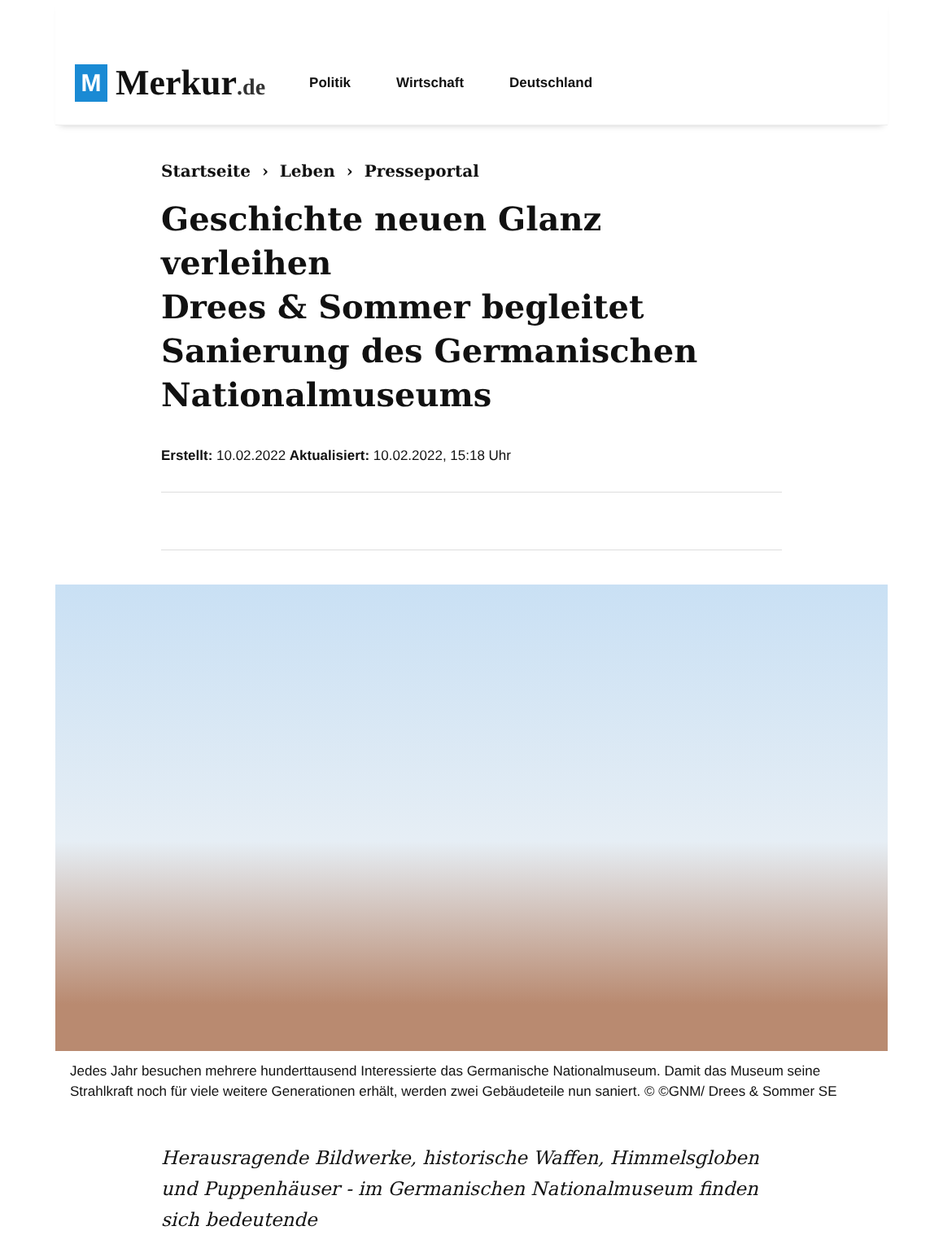M
Merkur.de
Politik Wirtschaft Deutschland
Startseite › Leben › Presseportal
Geschichte neuen Glanz verleihen
Drees & Sommer begleitet Sanierung des Germanischen Nationalmuseums
Erstellt: 10.02.2022 Aktualisiert: 10.02.2022, 15:18 Uhr
Jedes Jahr besuchen mehrere hunderttausend Interessierte das Germanische Nationalmuseum. Damit das Museum seine Strahlkraft noch für viele weitere Generationen erhält, werden zwei Gebäudeteile nun saniert. © ©GNM/ Drees & Sommer SE
Herausragende Bildwerke, historische Waffen, Himmelsgloben und Puppenhäuser - im Germanischen Nationalmuseum finden sich bedeutende